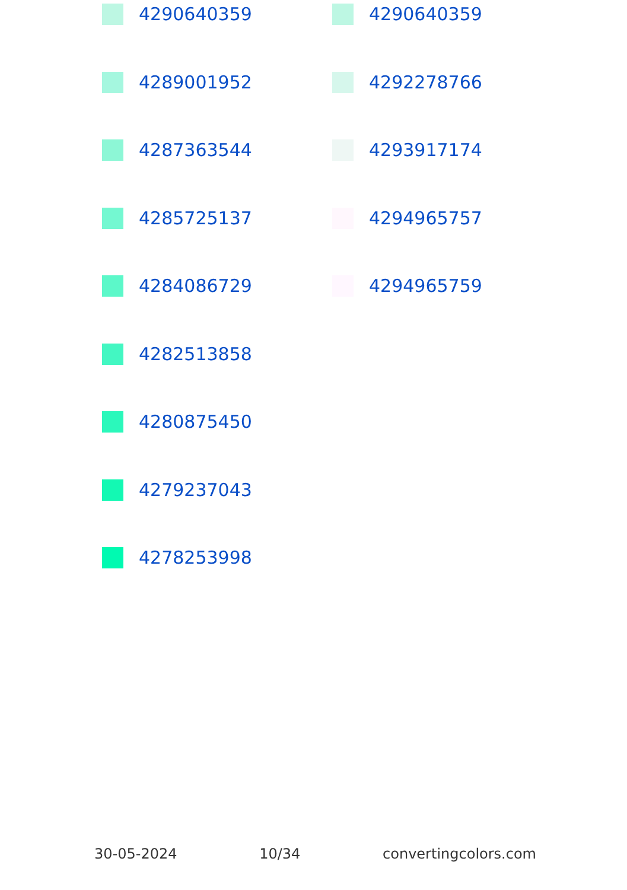4290640359
4289001952
4287363544
4285725137
4284086729
4282513858
4280875450
4279237043
4278253998
4290640359
4292278766
4293917174
4294965757
4294965759
30-05-2024 10/34 convertingcolors.com